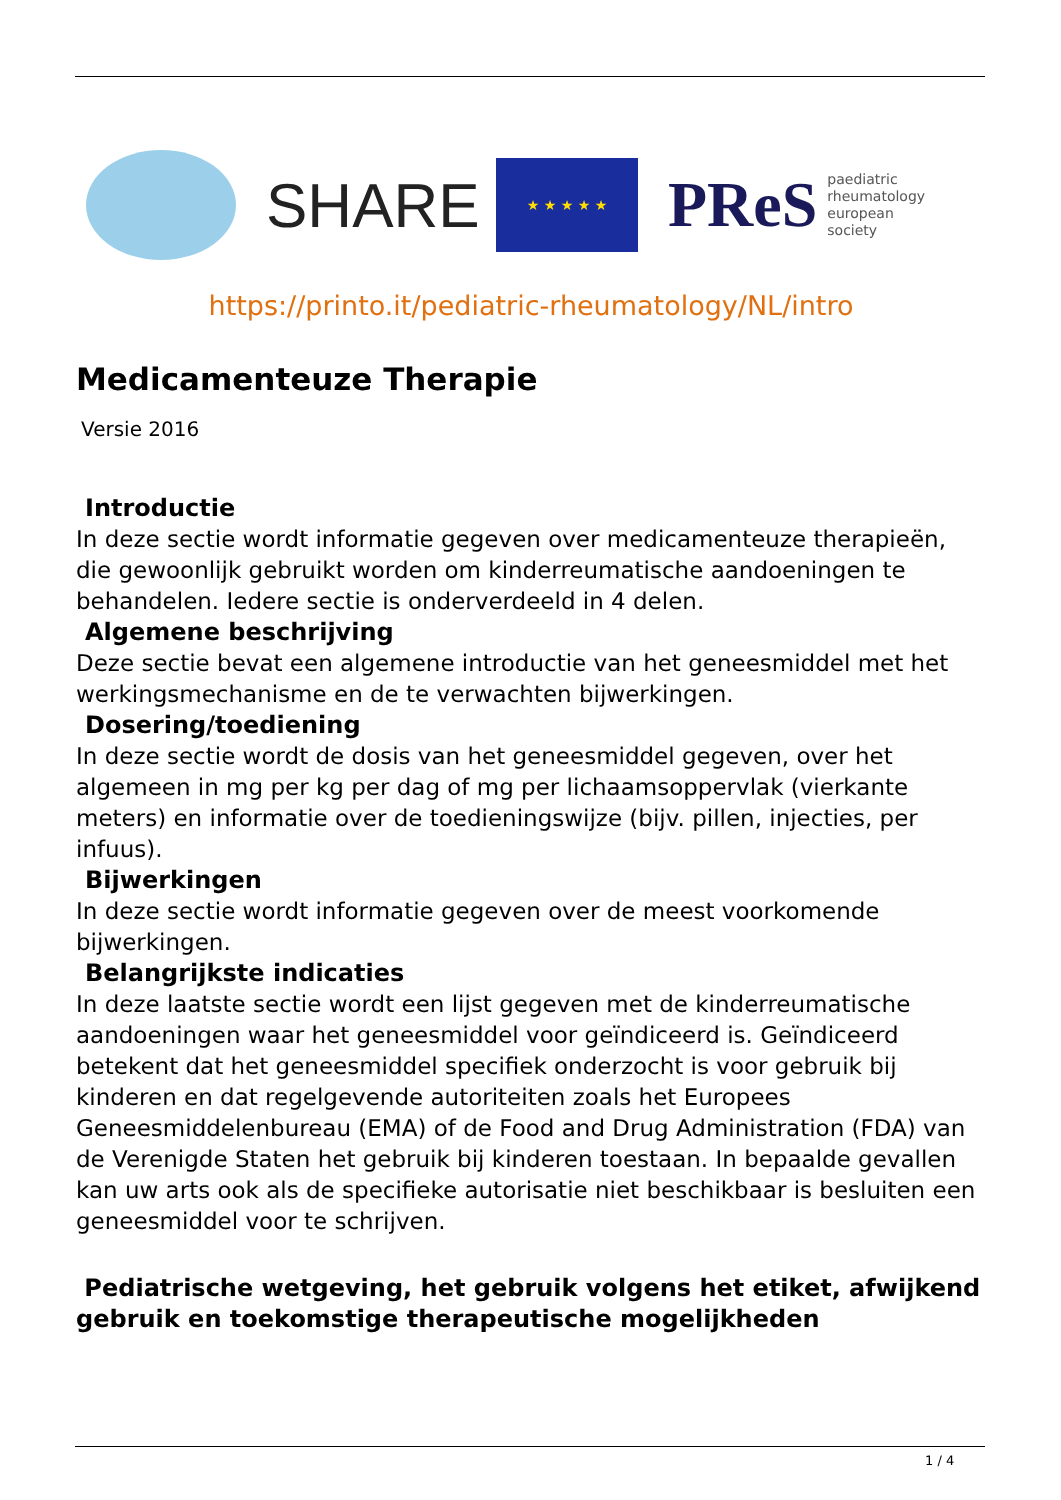SHARE
★ ★ ★ ★ ★
PReS paediatric
rheumatology
european
society
https://printo.it/pediatric-rheumatology/NL/intro
Medicamenteuze Therapie
Versie 2016
Introductie
In deze sectie wordt informatie gegeven over medicamenteuze therapieën, die gewoonlijk gebruikt worden om kinderreumatische aandoeningen te behandelen. Iedere sectie is onderverdeeld in 4 delen.
Algemene beschrijving
Deze sectie bevat een algemene introductie van het geneesmiddel met het werkingsmechanisme en de te verwachten bijwerkingen.
Dosering/toediening
In deze sectie wordt de dosis van het geneesmiddel gegeven, over het algemeen in mg per kg per dag of mg per lichaamsoppervlak (vierkante meters) en informatie over de toedieningswijze (bijv. pillen, injecties, per infuus).
Bijwerkingen
In deze sectie wordt informatie gegeven over de meest voorkomende bijwerkingen.
Belangrijkste indicaties
In deze laatste sectie wordt een lijst gegeven met de kinderreumatische aandoeningen waar het geneesmiddel voor geïndiceerd is. Geïndiceerd betekent dat het geneesmiddel specifiek onderzocht is voor gebruik bij kinderen en dat regelgevende autoriteiten zoals het Europees Geneesmiddelenbureau (EMA) of de Food and Drug Administration (FDA) van de Verenigde Staten het gebruik bij kinderen toestaan. In bepaalde gevallen kan uw arts ook als de specifieke autorisatie niet beschikbaar is besluiten een geneesmiddel voor te schrijven.
Pediatrische wetgeving, het gebruik volgens het etiket, afwijkend gebruik en toekomstige therapeutische mogelijkheden
1 / 4